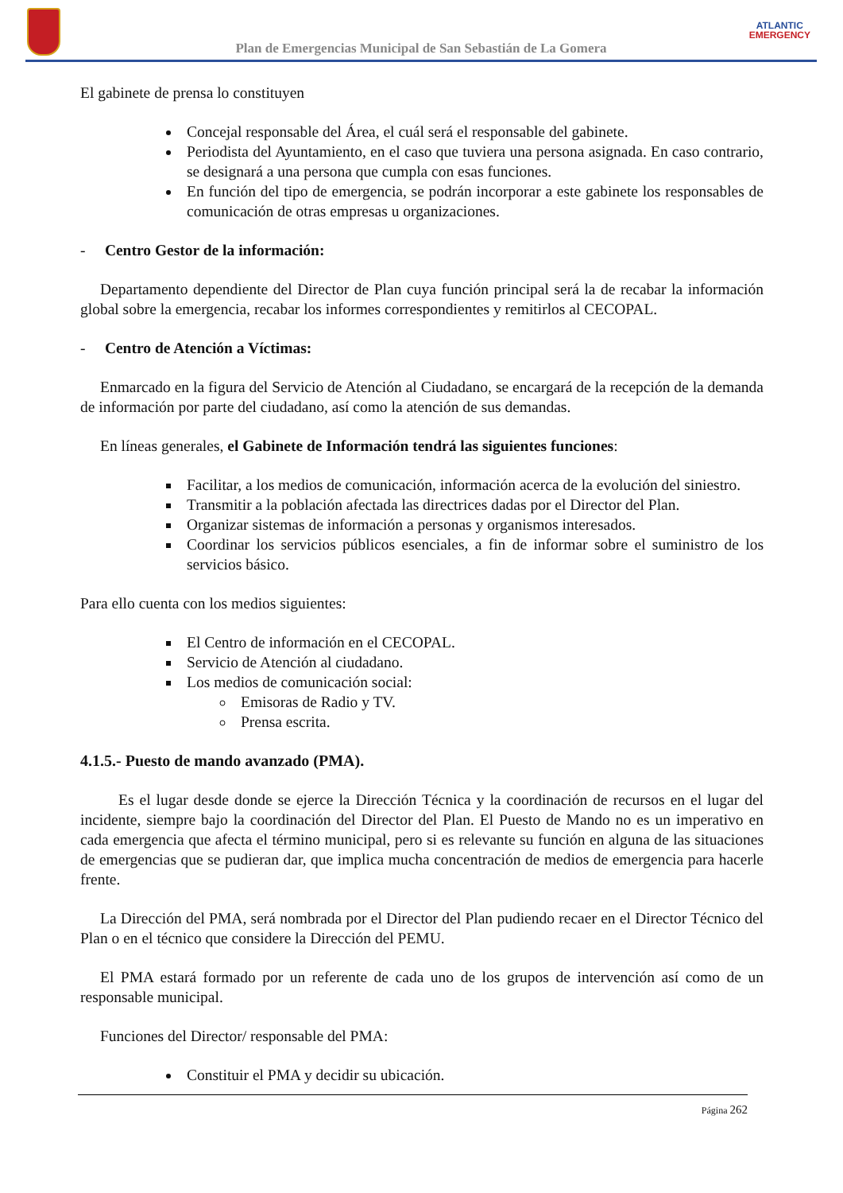Plan de Emergencias Municipal de San Sebastián de La Gomera
ATLANTIC
EMERGENCY
El gabinete de prensa lo constituyen
Concejal responsable del Área, el cuál será el responsable del gabinete.
Periodista del Ayuntamiento, en el caso que tuviera una persona asignada. En caso contrario, se designará a una persona que cumpla con esas funciones.
En función del tipo de emergencia, se podrán incorporar a este gabinete los responsables de comunicación de otras empresas u organizaciones.
- Centro Gestor de la información:
Departamento dependiente del Director de Plan cuya función principal será la de recabar la información global sobre la emergencia, recabar los informes correspondientes y remitirlos al CECOPAL.
- Centro de Atención a Víctimas:
Enmarcado en la figura del Servicio de Atención al Ciudadano, se encargará de la recepción de la demanda de información por parte del ciudadano, así como la atención de sus demandas.
En líneas generales, el Gabinete de Información tendrá las siguientes funciones:
Facilitar, a los medios de comunicación, información acerca de la evolución del siniestro.
Transmitir a la población afectada las directrices dadas por el Director del Plan.
Organizar sistemas de información a personas y organismos interesados.
Coordinar los servicios públicos esenciales, a fin de informar sobre el suministro de los servicios básico.
Para ello cuenta con los medios siguientes:
El Centro de información en el CECOPAL.
Servicio de Atención al ciudadano.
Los medios de comunicación social:
Emisoras de Radio y TV.
Prensa escrita.
4.1.5.- Puesto de mando avanzado (PMA).
Es el lugar desde donde se ejerce la Dirección Técnica y la coordinación de recursos en el lugar del incidente, siempre bajo la coordinación del Director del Plan. El Puesto de Mando no es un imperativo en cada emergencia que afecta el término municipal, pero si es relevante su función en alguna de las situaciones de emergencias que se pudieran dar, que implica mucha concentración de medios de emergencia para hacerle frente.
La Dirección del PMA, será nombrada por el Director del Plan pudiendo recaer en el Director Técnico del Plan o en el técnico que considere la Dirección del PEMU.
El PMA estará formado por un referente de cada uno de los grupos de intervención así como de un responsable municipal.
Funciones del Director/ responsable del PMA:
Constituir el PMA y decidir su ubicación.
Página 262